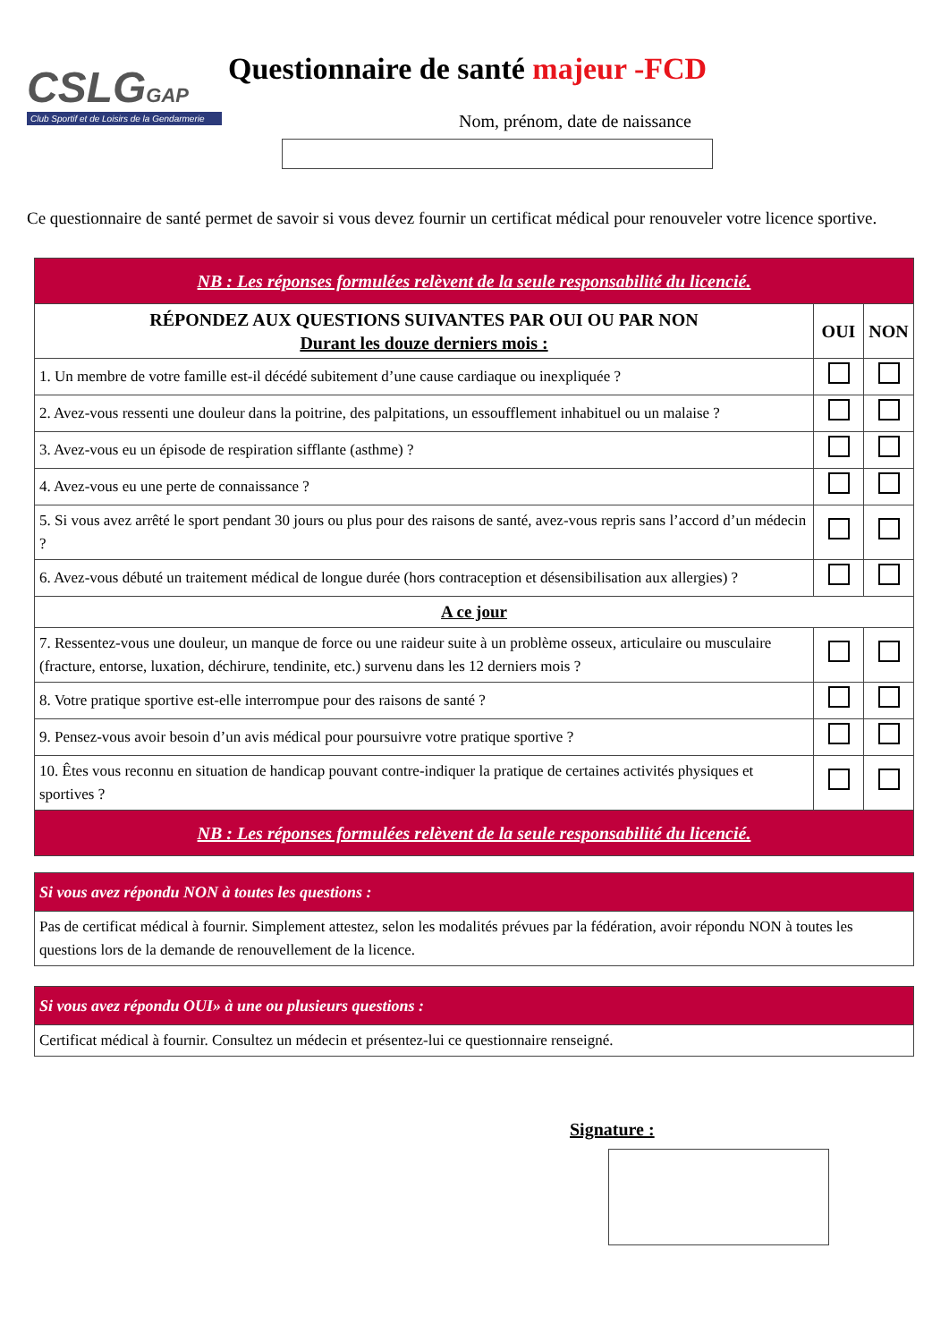CSLGGAP
Club Sportif et de Loisirs de la Gendarmerie
Questionnaire de santé majeur -FCD
Nom, prénom, date de naissance
Ce questionnaire de santé permet de savoir si vous devez fournir un certificat médical pour renouveler votre licence sportive.
| NB : Les réponses formulées relèvent de la seule responsabilité du licencié. | | |
| RÉPONDEZ AUX QUESTIONS SUIVANTES PAR OUI OU PAR NON Durant les douze derniers mois : | OUI | NON |
| 1. Un membre de votre famille est-il décédé subitement d’une cause cardiaque ou inexpliquée ? | | |
| 2. Avez-vous ressenti une douleur dans la poitrine, des palpitations, un essoufflement inhabituel ou un malaise ? | | |
| 3. Avez-vous eu un épisode de respiration sifflante (asthme) ? | | |
| 4. Avez-vous eu une perte de connaissance ? | | |
| 5. Si vous avez arrêté le sport pendant 30 jours ou plus pour des raisons de santé, avez-vous repris sans l’accord d’un médecin ? | | |
| 6. Avez-vous débuté un traitement médical de longue durée (hors contraception et désensibilisation aux allergies) ? | | |
| A ce jour | | |
| 7. Ressentez-vous une douleur, un manque de force ou une raideur suite à un problème osseux, articulaire ou musculaire (fracture, entorse, luxation, déchirure, tendinite, etc.) survenu dans les 12 derniers mois ? | | |
| 8. Votre pratique sportive est-elle interrompue pour des raisons de santé ? | | |
| 9. Pensez-vous avoir besoin d’un avis médical pour poursuivre votre pratique sportive ? | | |
| 10. Êtes vous reconnu en situation de handicap pouvant contre-indiquer la pratique de certaines activités physiques et sportives ? | | |
| NB : Les réponses formulées relèvent de la seule responsabilité du licencié. | | |
| Si vous avez répondu NON à toutes les questions : |
| Pas de certificat médical à fournir. Simplement attestez, selon les modalités prévues par la fédération, avoir répondu NON à toutes les questions lors de la demande de renouvellement de la licence. |
| Si vous avez répondu OUI» à une ou plusieurs questions : |
| Certificat médical à fournir. Consultez un médecin et présentez-lui ce questionnaire renseigné. |
Signature :